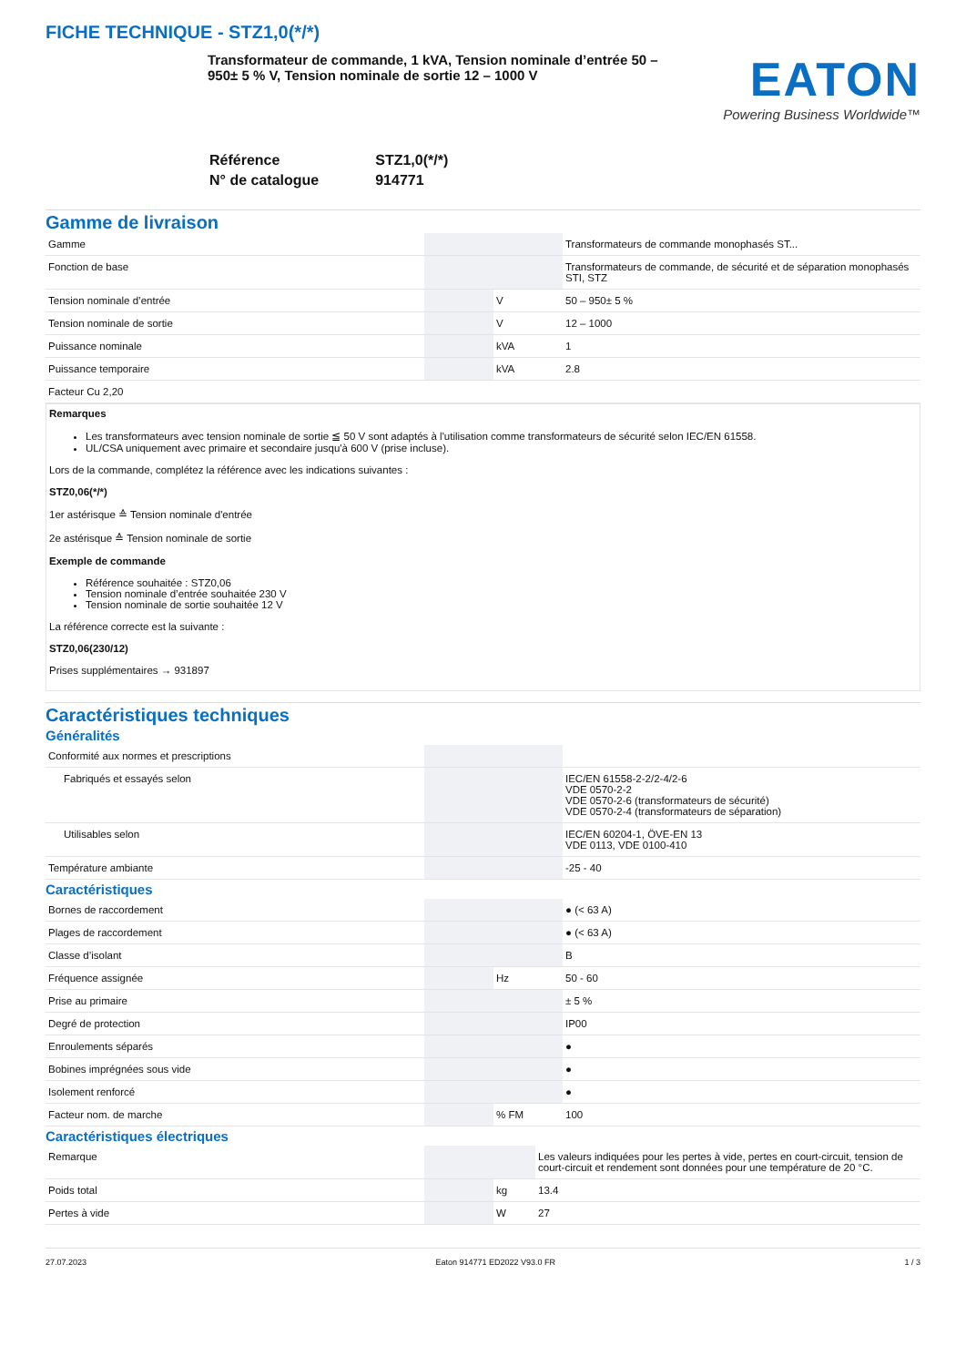FICHE TECHNIQUE - STZ1,0(*/*)
Transformateur de commande, 1 kVA, Tension nominale d’entrée 50 – 950± 5 % V, Tension nominale de sortie 12 – 1000 V
EATON
Powering Business Worldwide™
| Référence | STZ1,0(*/*) |
| N° de catalogue | 914771 |
Gamme de livraison
| Gamme | | | Transformateurs de commande monophasés ST... |
| Fonction de base | | | Transformateurs de commande, de sécurité et de séparation monophasés STI, STZ |
| Tension nominale d’entrée | | V | 50 – 950± 5 % |
| Tension nominale de sortie | | V | 12 – 1000 |
| Puissance nominale | | kVA | 1 |
| Puissance temporaire | | kVA | 2.8 |
| Facteur Cu 2,20 | | | |
Remarques
Les transformateurs avec tension nominale de sortie ≦ 50 V sont adaptés à l'utilisation comme transformateurs de sécurité selon IEC/EN 61558.
UL/CSA uniquement avec primaire et secondaire jusqu'à 600 V (prise incluse).
Lors de la commande, complétez la référence avec les indications suivantes :
STZ0,06(*/*)
1er astérisque ≙ Tension nominale d'entrée
2e astérisque ≙ Tension nominale de sortie
Exemple de commande
Référence souhaitée : STZ0,06
Tension nominale d’entrée souhaitée 230 V
Tension nominale de sortie souhaitée 12 V
La référence correcte est la suivante :
STZ0,06(230/12)
Prises supplémentaires → 931897
Caractéristiques techniques
Généralités
| Conformité aux normes et prescriptions | | | |
| Fabriqués et essayés selon | | | IEC/EN 61558-2-2/2-4/2-6 VDE 0570-2-2 VDE 0570-2-6 (transformateurs de sécurité) VDE 0570-2-4 (transformateurs de séparation) |
| Utilisables selon | | | IEC/EN 60204-1, ÖVE-EN 13 VDE 0113, VDE 0100-410 |
| Température ambiante | | | -25 - 40 |
Caractéristiques
| Bornes de raccordement | | | ● (< 63 A) |
| Plages de raccordement | | | ● (< 63 A) |
| Classe d’isolant | | | B |
| Fréquence assignée | | Hz | 50 - 60 |
| Prise au primaire | | | ± 5 % |
| Degré de protection | | | IP00 |
| Enroulements séparés | | | ● |
| Bobines imprégnées sous vide | | | ● |
| Isolement renforcé | | | ● |
| Facteur nom. de marche | | % FM | 100 |
Caractéristiques électriques
| Remarque | | | Les valeurs indiquées pour les pertes à vide, pertes en court-circuit, tension de court-circuit et rendement sont données pour une température de 20 °C. |
| Poids total | | kg | 13.4 |
| Pertes à vide | | W | 27 |
27.07.2023 Eaton 914771 ED2022 V93.0 FR 1 / 3